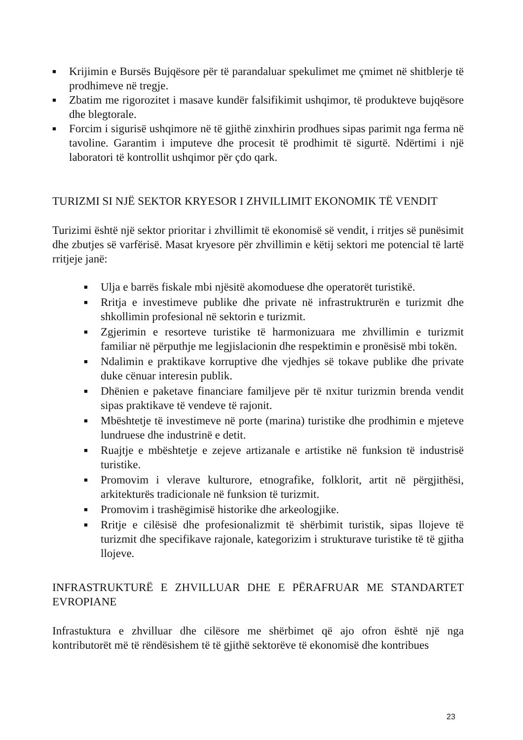■ Krijimin e Bursës Bujqësore për të parandaluar spekulimet me çmimet në shitblerje të prodhimeve në tregje.
■ Zbatim me rigorozitet i masave kundër falsifikimit ushqimor, të produkteve bujqësore dhe blegtorale.
■ Forcim i sigurisë ushqimore në të gjithë zinxhirin prodhues sipas parimit nga ferma në tavoline. Garantim i imputeve dhe procesit të prodhimit të sigurtë. Ndërtimi i një laboratori të kontrollit ushqimor për çdo qark.
TURIZMI SI NJË SEKTOR KRYESOR I ZHVILLIMIT EKONOMIK TË VENDIT
Turizimi është një sektor prioritar i zhvillimit të ekonomisë së vendit, i rritjes së punësimit dhe zbutjes së varfërisë. Masat kryesore për zhvillimin e këtij sektori me potencial të lartë rritjeje janë:
■ Ulja e barrës fiskale mbi njësitë akomoduese dhe operatorët turistikë.
■ Rritja e investimeve publike dhe private në infrastruktrurën e turizmit dhe shkollimin profesional në sektorin e turizmit.
■ Zgjerimin e resorteve turistike të harmonizuara me zhvillimin e turizmit familiar në përputhje me legjislacionin dhe respektimin e pronësisë mbi tokën.
■ Ndalimin e praktikave korruptive dhe vjedhjes së tokave publike dhe private duke cënuar interesin publik.
■ Dhënien e paketave financiare familjeve për të nxitur turizmin brenda vendit sipas praktikave të vendeve të rajonit.
■ Mbështetje të investimeve në porte (marina) turistike dhe prodhimin e mjeteve lundruese dhe industrinë e detit.
■ Ruajtje e mbështetje e zejeve artizanale e artistike në funksion të industrisë turistike.
■ Promovim i vlerave kulturore, etnografike, folklorit, artit në përgjithësi, arkitekturës tradicionale në funksion të turizmit.
■ Promovim i trashëgimisë historike dhe arkeologjike.
■ Rritje e cilësisë dhe profesionalizmit të shërbimit turistik, sipas llojeve të turizmit dhe specifikave rajonale, kategorizim i strukturave turistike të të gjitha llojeve.
INFRASTRUKTURË E ZHVILLUAR DHE E PËRAFRUAR ME STANDARTET EVROPIANE
Infrastuktura e zhvilluar dhe cilësore me shërbimet që ajo ofron është një nga kontributorët më të rëndësishem të të gjithë sektorëve të ekonomisë dhe kontribues
23